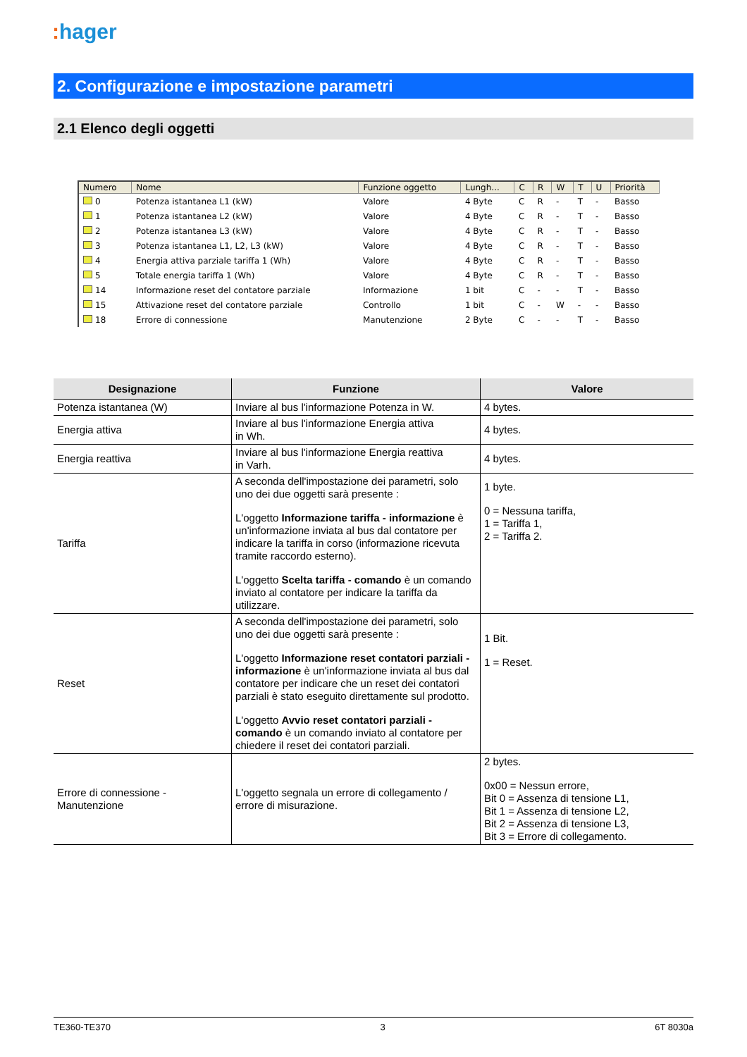: hager
2. Configurazione e impostazione parametri
2.1 Elenco degli oggetti
| Numero | Nome | Funzione oggetto | Lungh... | C | R | W | T | U | Priorità |
| --- | --- | --- | --- | --- | --- | --- | --- | --- | --- |
| 0 | Potenza istantanea L1 (kW) | Valore | 4 Byte | C | R | - | T | - | Basso |
| 1 | Potenza istantanea L2 (kW) | Valore | 4 Byte | C | R | - | T | - | Basso |
| 2 | Potenza istantanea L3 (kW) | Valore | 4 Byte | C | R | - | T | - | Basso |
| 3 | Potenza istantanea L1, L2, L3 (kW) | Valore | 4 Byte | C | R | - | T | - | Basso |
| 4 | Energia attiva parziale tariffa 1 (Wh) | Valore | 4 Byte | C | R | - | T | - | Basso |
| 5 | Totale energia tariffa 1 (Wh) | Valore | 4 Byte | C | R | - | T | - | Basso |
| 14 | Informazione reset del contatore parziale | Informazione | 1 bit | C | - | - | T | - | Basso |
| 15 | Attivazione reset del contatore parziale | Controllo | 1 bit | C | - | W | - | - | Basso |
| 18 | Errore di connessione | Manutenzione | 2 Byte | C | - | - | T | - | Basso |
| Designazione | Funzione | Valore |
| --- | --- | --- |
| Potenza istantanea (W) | Inviare al bus l'informazione Potenza in W. | 4 bytes. |
| Energia attiva | Inviare al bus l'informazione Energia attiva in Wh. | 4 bytes. |
| Energia reattiva | Inviare al bus l'informazione Energia reattiva in Varh. | 4 bytes. |
| Tariffa | A seconda dell'impostazione dei parametri, solo uno dei due oggetti sarà presente : L'oggetto Informazione tariffa - informazione è un'informazione inviata al bus dal contatore per indicare la tariffa in corso (informazione ricevuta tramite raccordo esterno). L'oggetto Scelta tariffa - comando è un comando inviato al contatore per indicare la tariffa da utilizzare. | 1 byte. 0 = Nessuna tariffa, 1 = Tariffa 1, 2 = Tariffa 2. |
| Reset | A seconda dell'impostazione dei parametri, solo uno dei due oggetti sarà presente : L'oggetto Informazione reset contatori parziali - informazione è un'informazione inviata al bus dal contatore per indicare che un reset dei contatori parziali è stato eseguito direttamente sul prodotto. L'oggetto Avvio reset contatori parziali - comando è un comando inviato al contatore per chiedere il reset dei contatori parziali. | 1 Bit. 1 = Reset. |
| Errore di connessione - Manutenzione | L'oggetto segnala un errore di collegamento / errore di misurazione. | 2 bytes. 0x00 = Nessun errore, Bit 0 = Assenza di tensione L1, Bit 1 = Assenza di tensione L2, Bit 2 = Assenza di tensione L3, Bit 3 = Errore di collegamento. |
TE360-TE370 3 6T 8030a